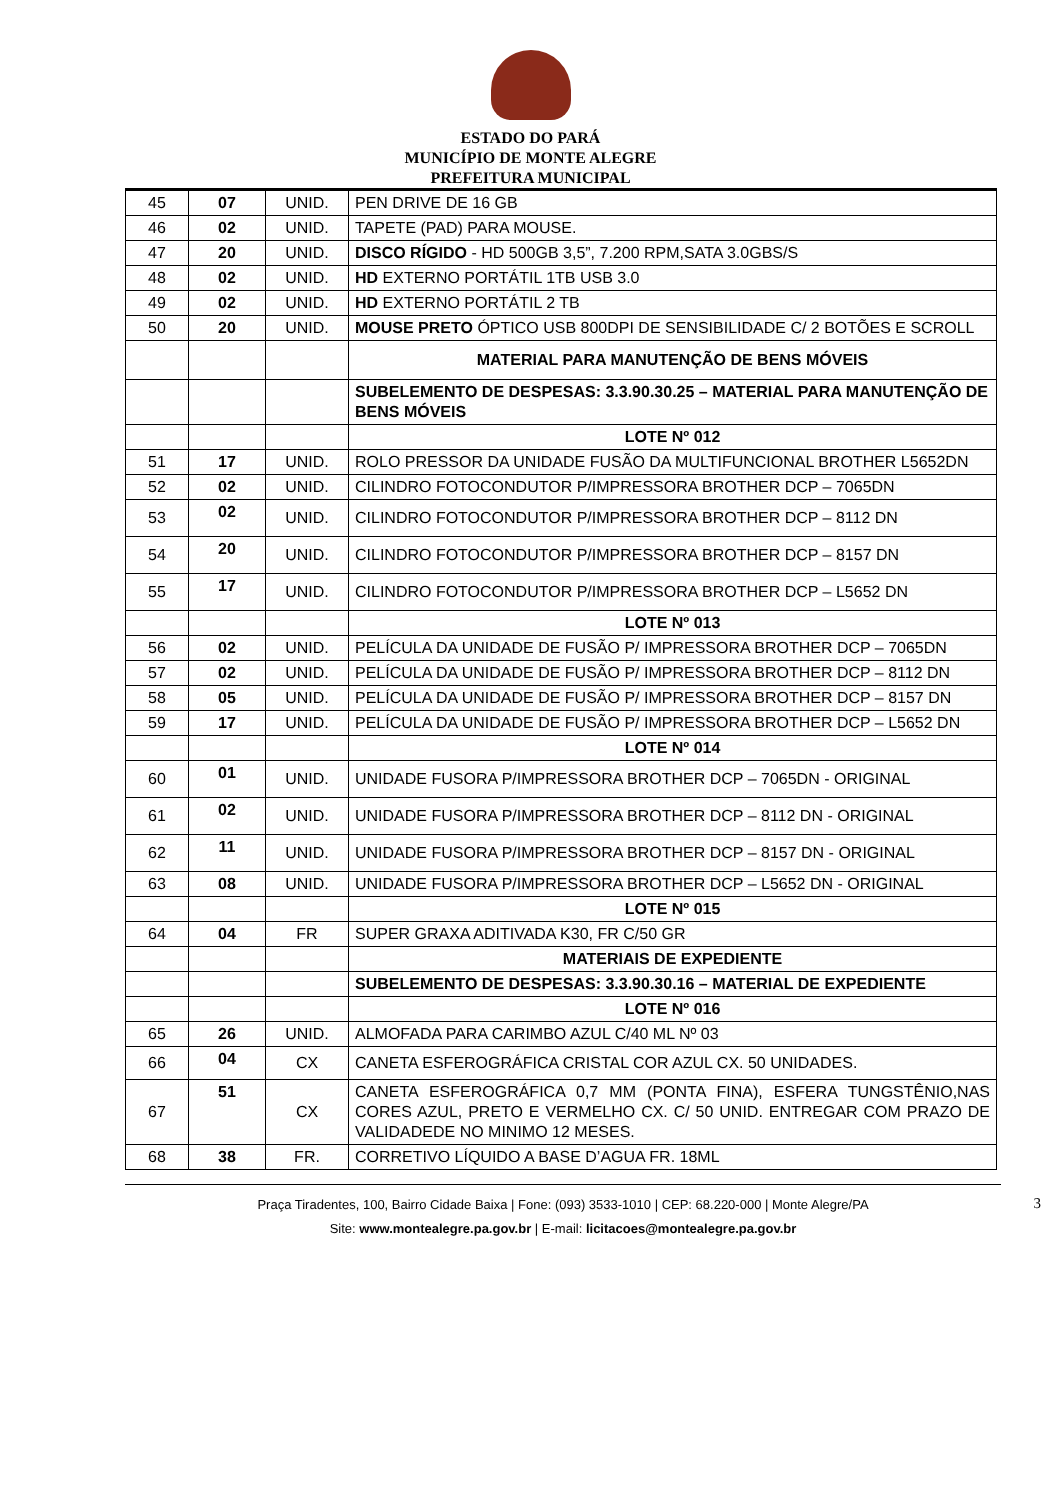ESTADO DO PARÁ
MUNICÍPIO DE MONTE ALEGRE
PREFEITURA MUNICIPAL
| 45 | 07 | UNID. | PEN DRIVE DE 16 GB |
| 46 | 02 | UNID. | TAPETE (PAD) PARA MOUSE. |
| 47 | 20 | UNID. | DISCO RÍGIDO - HD 500GB 3,5”, 7.200 RPM,SATA 3.0GBS/S |
| 48 | 02 | UNID. | HD EXTERNO PORTÁTIL 1TB USB 3.0 |
| 49 | 02 | UNID. | HD EXTERNO PORTÁTIL 2 TB |
| 50 | 20 | UNID. | MOUSE PRETO ÓPTICO USB 800DPI DE SENSIBILIDADE C/ 2 BOTÕES E SCROLL |
| | | | MATERIAL PARA MANUTENÇÃO DE BENS MÓVEIS |
| | | | SUBELEMENTO DE DESPESAS: 3.3.90.30.25 – MATERIAL PARA MANUTENÇÃO DE BENS MÓVEIS |
| | | | LOTE Nº 012 |
| 51 | 17 | UNID. | ROLO PRESSOR DA UNIDADE FUSÃO DA MULTIFUNCIONAL BROTHER L5652DN |
| 52 | 02 | UNID. | CILINDRO FOTOCONDUTOR P/IMPRESSORA BROTHER DCP – 7065DN |
| 53 | 02 | UNID. | CILINDRO FOTOCONDUTOR P/IMPRESSORA BROTHER DCP – 8112 DN |
| 54 | 20 | UNID. | CILINDRO FOTOCONDUTOR P/IMPRESSORA BROTHER DCP – 8157 DN |
| 55 | 17 | UNID. | CILINDRO FOTOCONDUTOR P/IMPRESSORA BROTHER DCP – L5652 DN |
| | | | LOTE Nº 013 |
| 56 | 02 | UNID. | PELÍCULA DA UNIDADE DE FUSÃO P/ IMPRESSORA BROTHER DCP – 7065DN |
| 57 | 02 | UNID. | PELÍCULA DA UNIDADE DE FUSÃO P/ IMPRESSORA BROTHER DCP – 8112 DN |
| 58 | 05 | UNID. | PELÍCULA DA UNIDADE DE FUSÃO P/ IMPRESSORA BROTHER DCP – 8157 DN |
| 59 | 17 | UNID. | PELÍCULA DA UNIDADE DE FUSÃO P/ IMPRESSORA BROTHER DCP – L5652 DN |
| | | | LOTE Nº 014 |
| 60 | 01 | UNID. | UNIDADE FUSORA P/IMPRESSORA BROTHER DCP – 7065DN - ORIGINAL |
| 61 | 02 | UNID. | UNIDADE FUSORA P/IMPRESSORA BROTHER DCP – 8112 DN - ORIGINAL |
| 62 | 11 | UNID. | UNIDADE FUSORA P/IMPRESSORA BROTHER DCP – 8157 DN - ORIGINAL |
| 63 | 08 | UNID. | UNIDADE FUSORA P/IMPRESSORA BROTHER DCP – L5652 DN - ORIGINAL |
| | | | LOTE Nº 015 |
| 64 | 04 | FR | SUPER GRAXA ADITIVADA K30, FR C/50 GR |
| | | | MATERIAIS DE EXPEDIENTE |
| | | | SUBELEMENTO DE DESPESAS: 3.3.90.30.16 – MATERIAL DE EXPEDIENTE |
| | | | LOTE Nº 016 |
| 65 | 26 | UNID. | ALMOFADA PARA CARIMBO AZUL C/40 ML Nº 03 |
| 66 | 04 | CX | CANETA ESFEROGRÁFICA CRISTAL COR AZUL CX. 50 UNIDADES. |
| 67 | 51 | CX | CANETA ESFEROGRÁFICA 0,7 MM (PONTA FINA), ESFERA TUNGSTÊNIO,NAS CORES AZUL, PRETO E VERMELHO CX. C/ 50 UNID. ENTREGAR COM PRAZO DE VALIDADEDE NO MINIMO 12 MESES. |
| 68 | 38 | FR. | CORRETIVO LÍQUIDO A BASE D’AGUA FR. 18ML |
Praça Tiradentes, 100, Bairro Cidade Baixa | Fone: (093) 3533-1010 | CEP: 68.220-000 | Monte Alegre/PA 3
Site: www.montealegre.pa.gov.br | E-mail: licitacoes@montealegre.pa.gov.br